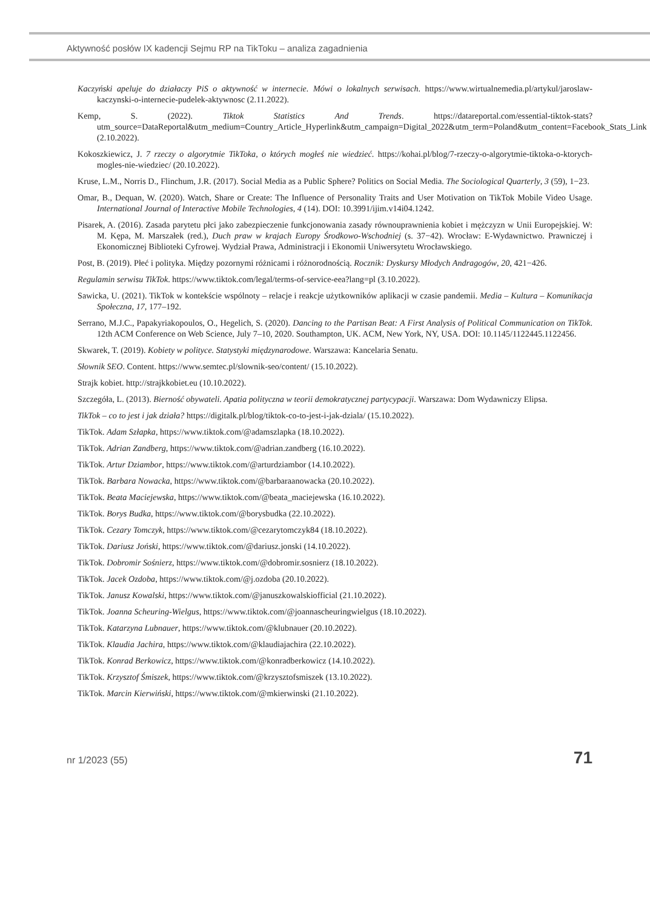Aktywność posłów IX kadencji Sejmu RP na TikToku – analiza zagadnienia
Kaczyński apeluje do działaczy PiS o aktywność w internecie. Mówi o lokalnych serwisach. https://www.wirtualnemedia.pl/artykul/jaroslaw-kaczynski-o-internecie-pudelek-aktywnosc (2.11.2022).
Kemp, S. (2022). Tiktok Statistics And Trends. https://datareportal.com/essential-tiktok-stats?utm_source=DataReportal&utm_medium=Country_Article_Hyperlink&utm_campaign=Digital_2022&utm_term=Poland&utm_content=Facebook_Stats_Link (2.10.2022).
Kokoszkiewicz, J. 7 rzeczy o algorytmie TikToka, o których mogłeś nie wiedzieć. https://kohai.pl/blog/7-rzeczy-o-algorytmie-tiktoka-o-ktorych-mogles-nie-wiedziec/ (20.10.2022).
Kruse, L.M., Norris D., Flinchum, J.R. (2017). Social Media as a Public Sphere? Politics on Social Media. The Sociological Quarterly, 3 (59), 1−23.
Omar, B., Dequan, W. (2020). Watch, Share or Create: The Influence of Personality Traits and User Motivation on TikTok Mobile Video Usage. International Journal of Interactive Mobile Technologies, 4 (14). DOI: 10.3991/ijim.v14i04.1242.
Pisarek, A. (2016). Zasada parytetu płci jako zabezpieczenie funkcjonowania zasady równouprawnienia kobiet i mężczyzn w Unii Europejskiej. W: M. Kępa, M. Marszałek (red.), Duch praw w krajach Europy Środkowo-Wschodniej (s. 37−42). Wrocław: E-Wydawnictwo. Prawniczej i Ekonomicznej Biblioteki Cyfrowej. Wydział Prawa, Administracji i Ekonomii Uniwersytetu Wrocławskiego.
Post, B. (2019). Płeć i polityka. Między pozornymi różnicami i różnorodnością. Rocznik: Dyskursy Młodych Andragogów, 20, 421−426.
Regulamin serwisu TikTok. https://www.tiktok.com/legal/terms-of-service-eea?lang=pl (3.10.2022).
Sawicka, U. (2021). TikTok w kontekście wspólnoty – relacje i reakcje użytkowników aplikacji w czasie pandemii. Media – Kultura – Komunikacja Społeczna, 17, 177–192.
Serrano, M.J.C., Papakyriakopoulos, O., Hegelich, S. (2020). Dancing to the Partisan Beat: A First Analysis of Political Communication on TikTok. 12th ACM Conference on Web Science, July 7–10, 2020. Southampton, UK. ACM, New York, NY, USA. DOI: 10.1145/1122445.1122456.
Skwarek, T. (2019). Kobiety w polityce. Statystyki międzynarodowe. Warszawa: Kancelaria Senatu.
Słownik SEO. Content. https://www.semtec.pl/slownik-seo/content/ (15.10.2022).
Strajk kobiet. http://strajkkobiet.eu (10.10.2022).
Szczegóła, L. (2013). Bierność obywateli. Apatia polityczna w teorii demokratycznej partycypacji. Warszawa: Dom Wydawniczy Elipsa.
TikTok – co to jest i jak działa? https://digitalk.pl/blog/tiktok-co-to-jest-i-jak-dziala/ (15.10.2022).
TikTok. Adam Szłapka, https://www.tiktok.com/@adamszlapka (18.10.2022).
TikTok. Adrian Zandberg, https://www.tiktok.com/@adrian.zandberg (16.10.2022).
TikTok. Artur Dziambor, https://www.tiktok.com/@arturdziambor (14.10.2022).
TikTok. Barbara Nowacka, https://www.tiktok.com/@barbaraanowacka (20.10.2022).
TikTok. Beata Maciejewska, https://www.tiktok.com/@beata_maciejewska (16.10.2022).
TikTok. Borys Budka, https://www.tiktok.com/@borysbudka (22.10.2022).
TikTok. Cezary Tomczyk, https://www.tiktok.com/@cezarytomczyk84 (18.10.2022).
TikTok. Dariusz Joński, https://www.tiktok.com/@dariusz.jonski (14.10.2022).
TikTok. Dobromir Sośnierz, https://www.tiktok.com/@dobromir.sosnierz (18.10.2022).
TikTok. Jacek Ozdoba, https://www.tiktok.com/@j.ozdoba (20.10.2022).
TikTok. Janusz Kowalski, https://www.tiktok.com/@januszkowalskiofficial (21.10.2022).
TikTok. Joanna Scheuring-Wielgus, https://www.tiktok.com/@joannascheuringwielgus (18.10.2022).
TikTok. Katarzyna Lubnauer, https://www.tiktok.com/@klubnauer (20.10.2022).
TikTok. Klaudia Jachira, https://www.tiktok.com/@klaudiajachira (22.10.2022).
TikTok. Konrad Berkowicz, https://www.tiktok.com/@konradberkowicz (14.10.2022).
TikTok. Krzysztof Śmiszek, https://www.tiktok.com/@krzysztofsmiszek (13.10.2022).
TikTok. Marcin Kierwiński, https://www.tiktok.com/@mkierwinski (21.10.2022).
nr 1/2023 (55) 71